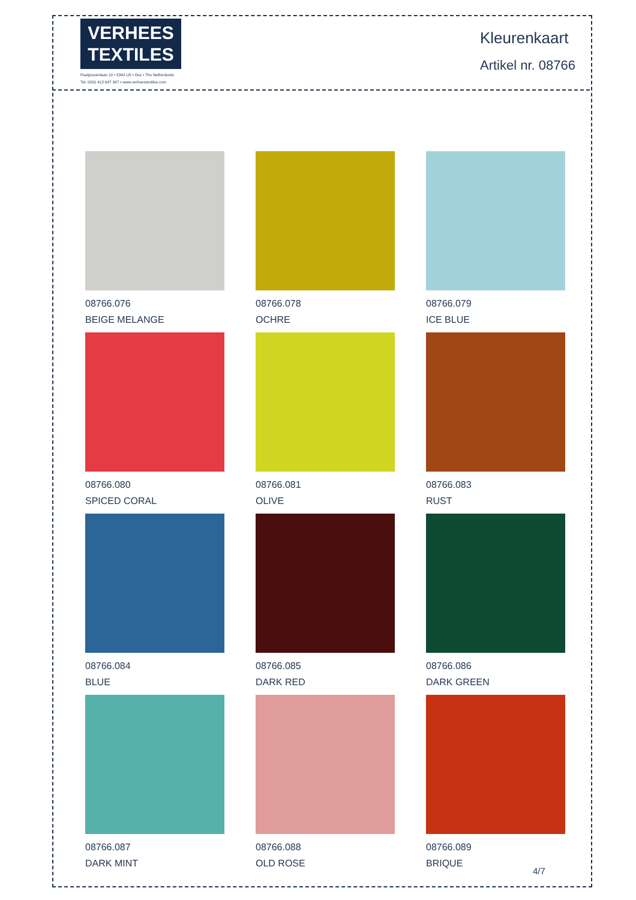VERHEES
TEXTILES
Paalgravenlaan 10 • 5342 LR • Oss • The Netherlands
Tel: 0031 412 647 347 • www.verheestextiles.com
Kleurenkaart
Artikel nr. 08766
08766.076
BEIGE MELANGE
08766.078
OCHRE
08766.079
ICE BLUE
08766.080
SPICED CORAL
08766.081
OLIVE
08766.083
RUST
08766.084
BLUE
08766.085
DARK RED
08766.086
DARK GREEN
08766.087
DARK MINT
08766.088
OLD ROSE
08766.089
BRIQUE
4/7